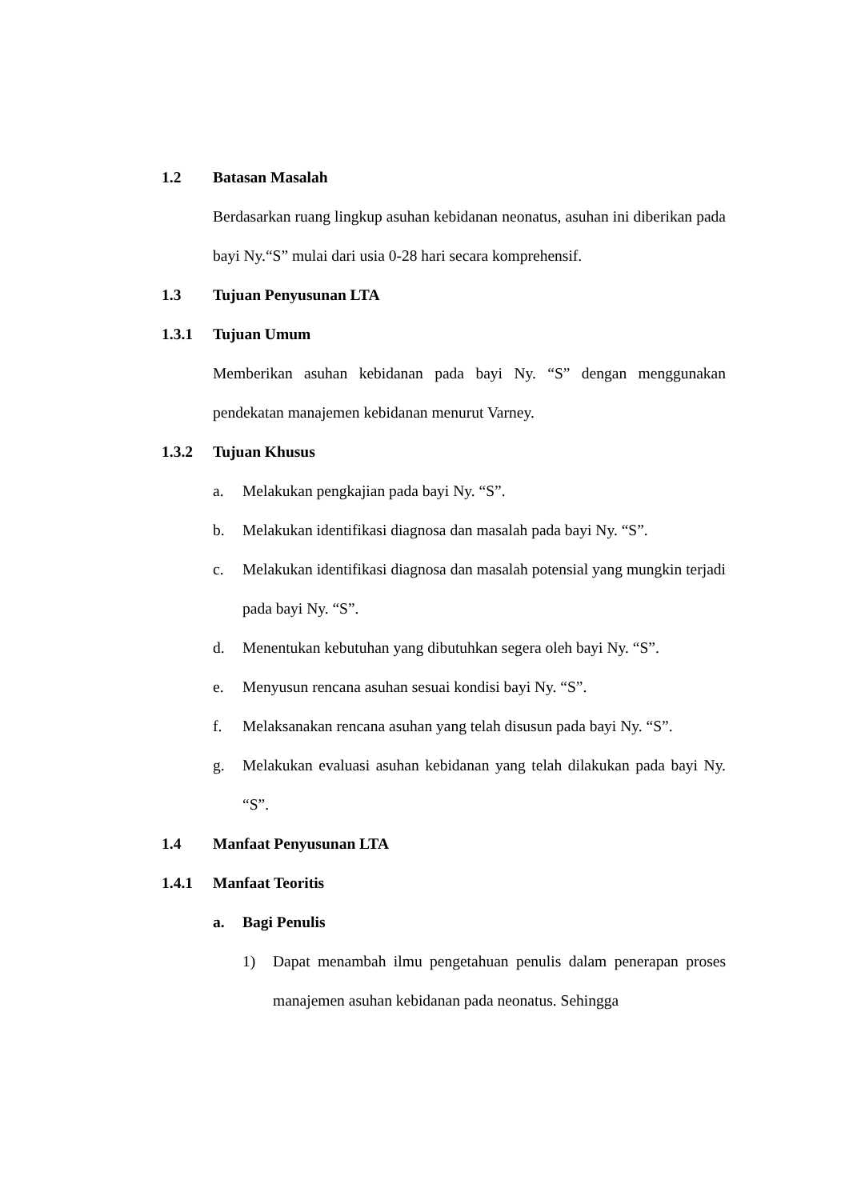1.2 Batasan Masalah
Berdasarkan ruang lingkup asuhan kebidanan neonatus, asuhan ini diberikan pada bayi Ny.“S” mulai dari usia 0-28 hari secara komprehensif.
1.3 Tujuan Penyusunan LTA
1.3.1 Tujuan Umum
Memberikan asuhan kebidanan pada bayi Ny. “S” dengan menggunakan pendekatan manajemen kebidanan menurut Varney.
1.3.2 Tujuan Khusus
a. Melakukan pengkajian pada bayi Ny. “S”.
b. Melakukan identifikasi diagnosa dan masalah pada bayi Ny. “S”.
c. Melakukan identifikasi diagnosa dan masalah potensial yang mungkin terjadi pada bayi Ny. “S”.
d. Menentukan kebutuhan yang dibutuhkan segera oleh bayi Ny. “S”.
e. Menyusun rencana asuhan sesuai kondisi bayi Ny. “S”.
f. Melaksanakan rencana asuhan yang telah disusun pada bayi Ny. “S”.
g. Melakukan evaluasi asuhan kebidanan yang telah dilakukan pada bayi Ny. “S”.
1.4 Manfaat Penyusunan LTA
1.4.1 Manfaat Teoritis
a. Bagi Penulis
1) Dapat menambah ilmu pengetahuan penulis dalam penerapan proses manajemen asuhan kebidanan pada neonatus. Sehingga